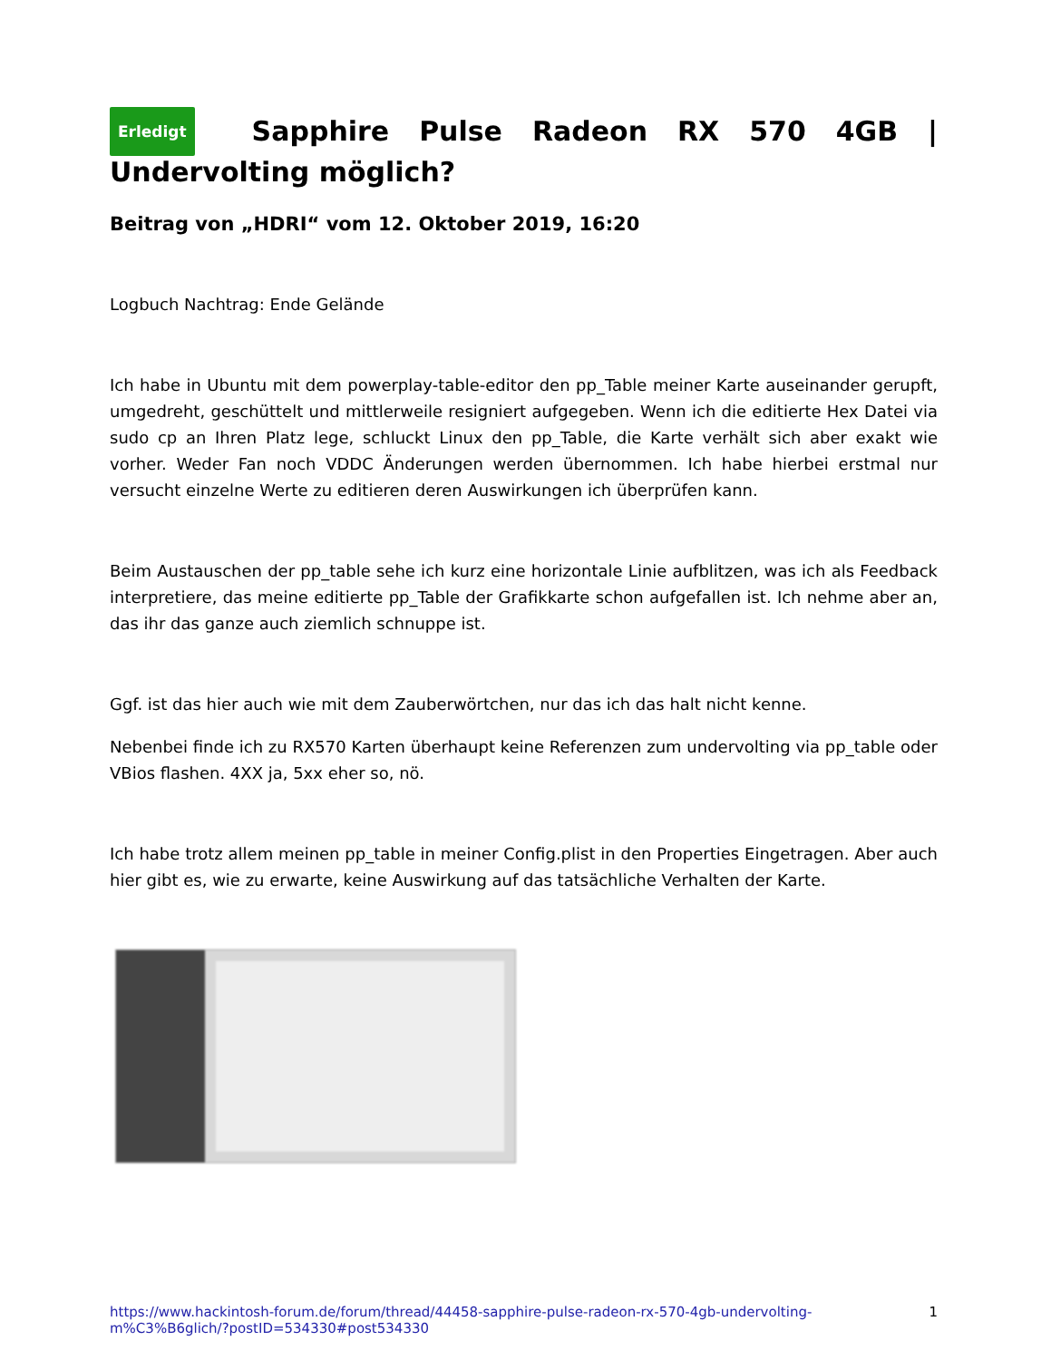Erledigt Sapphire Pulse Radeon RX 570 4GB |
Undervolting möglich?
Beitrag von „HDRI“ vom 12. Oktober 2019, 16:20
Logbuch Nachtrag: Ende Gelände
Ich habe in Ubuntu mit dem powerplay-table-editor den pp_Table meiner Karte auseinander gerupft, umgedreht, geschüttelt und mittlerweile resigniert aufgegeben. Wenn ich die editierte Hex Datei via sudo cp an Ihren Platz lege, schluckt Linux den pp_Table, die Karte verhält sich aber exakt wie vorher. Weder Fan noch VDDC Änderungen werden übernommen. Ich habe hierbei erstmal nur versucht einzelne Werte zu editieren deren Auswirkungen ich überprüfen kann.
Beim Austauschen der pp_table sehe ich kurz eine horizontale Linie aufblitzen, was ich als Feedback interpretiere, das meine editierte pp_Table der Grafikkarte schon aufgefallen ist. Ich nehme aber an, das ihr das ganze auch ziemlich schnuppe ist.
Ggf. ist das hier auch wie mit dem Zauberwörtchen, nur das ich das halt nicht kenne.
Nebenbei finde ich zu RX570 Karten überhaupt keine Referenzen zum undervolting via pp_table oder VBios flashen. 4XX ja, 5xx eher so, nö.
Ich habe trotz allem meinen pp_table in meiner Config.plist in den Properties Eingetragen. Aber auch hier gibt es, wie zu erwarte, keine Auswirkung auf das tatsächliche Verhalten der Karte.
https://www.hackintosh-forum.de/forum/thread/44458-sapphire-pulse-radeon-rx-570-4gb-undervolting-m%C3%B6glich/?postID=534330#post534330 1